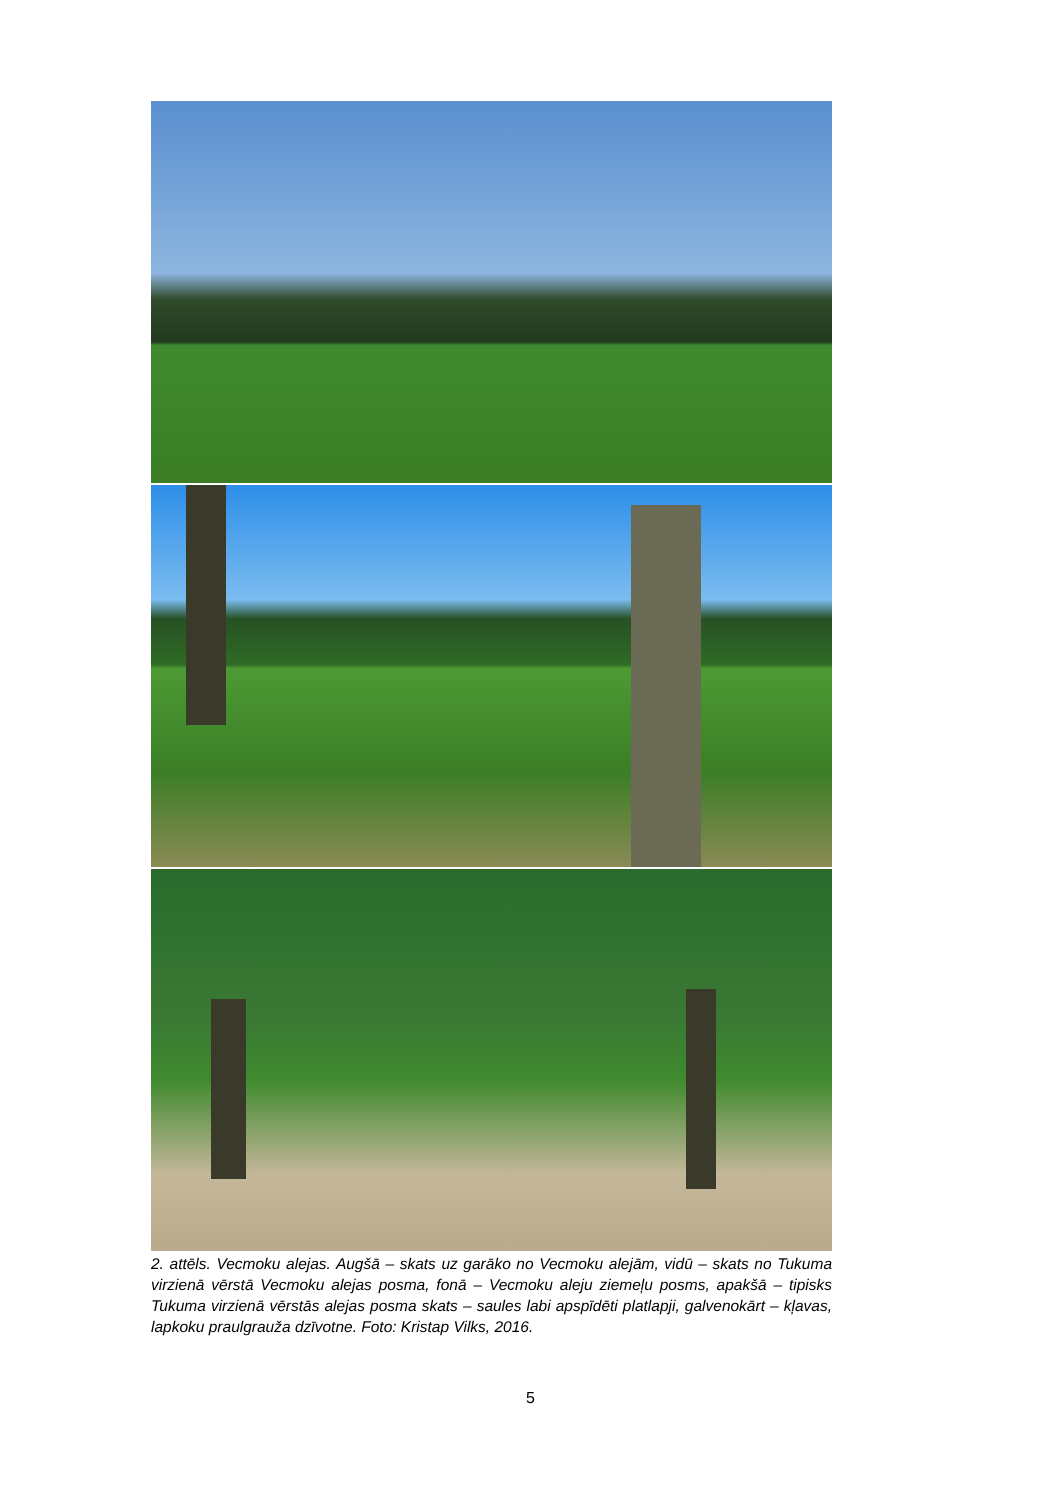2. attēls. Vecmoku alejas. Augšā – skats uz garāko no Vecmoku alejām, vidū – skats no Tukuma virzienā vērstā Vecmoku alejas posma, fonā – Vecmoku aleju ziemeļu posms, apakšā – tipisks Tukuma virzienā vērstās alejas posma skats – saules labi apspīdēti platlapji, galvenokārt – kļavas, lapkoku praulgrauža dzīvotne. Foto: Kristap Vilks, 2016.
5